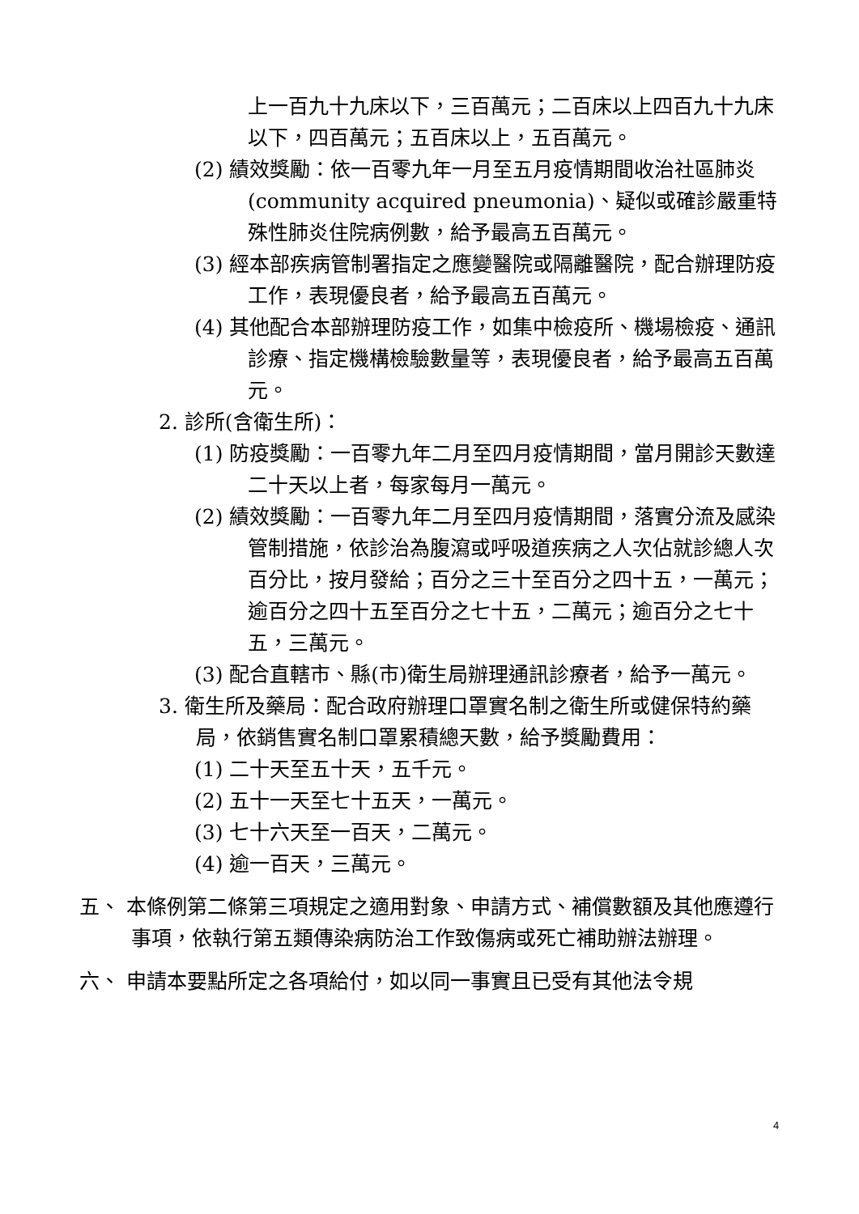上一百九十九床以下，三百萬元；二百床以上四百九十九床以下，四百萬元；五百床以上，五百萬元。
(2) 績效獎勵：依一百零九年一月至五月疫情期間收治社區肺炎(community acquired pneumonia)、疑似或確診嚴重特殊性肺炎住院病例數，給予最高五百萬元。
(3) 經本部疾病管制署指定之應變醫院或隔離醫院，配合辦理防疫工作，表現優良者，給予最高五百萬元。
(4) 其他配合本部辦理防疫工作，如集中檢疫所、機場檢疫、通訊診療、指定機構檢驗數量等，表現優良者，給予最高五百萬元。
2. 診所(含衛生所)：
(1) 防疫獎勵：一百零九年二月至四月疫情期間，當月開診天數達二十天以上者，每家每月一萬元。
(2) 績效獎勵：一百零九年二月至四月疫情期間，落實分流及感染管制措施，依診治為腹瀉或呼吸道疾病之人次佔就診總人次百分比，按月發給；百分之三十至百分之四十五，一萬元；逾百分之四十五至百分之七十五，二萬元；逾百分之七十五，三萬元。
(3) 配合直轄市、縣(市)衛生局辦理通訊診療者，給予一萬元。
3. 衛生所及藥局：配合政府辦理口罩實名制之衛生所或健保特約藥局，依銷售實名制口罩累積總天數，給予獎勵費用：
(1) 二十天至五十天，五千元。
(2) 五十一天至七十五天，一萬元。
(3) 七十六天至一百天，二萬元。
(4) 逾一百天，三萬元。
五、 本條例第二條第三項規定之適用對象、申請方式、補償數額及其他應遵行事項，依執行第五類傳染病防治工作致傷病或死亡補助辦法辦理。
六、 申請本要點所定之各項給付，如以同一事實且已受有其他法令規
4